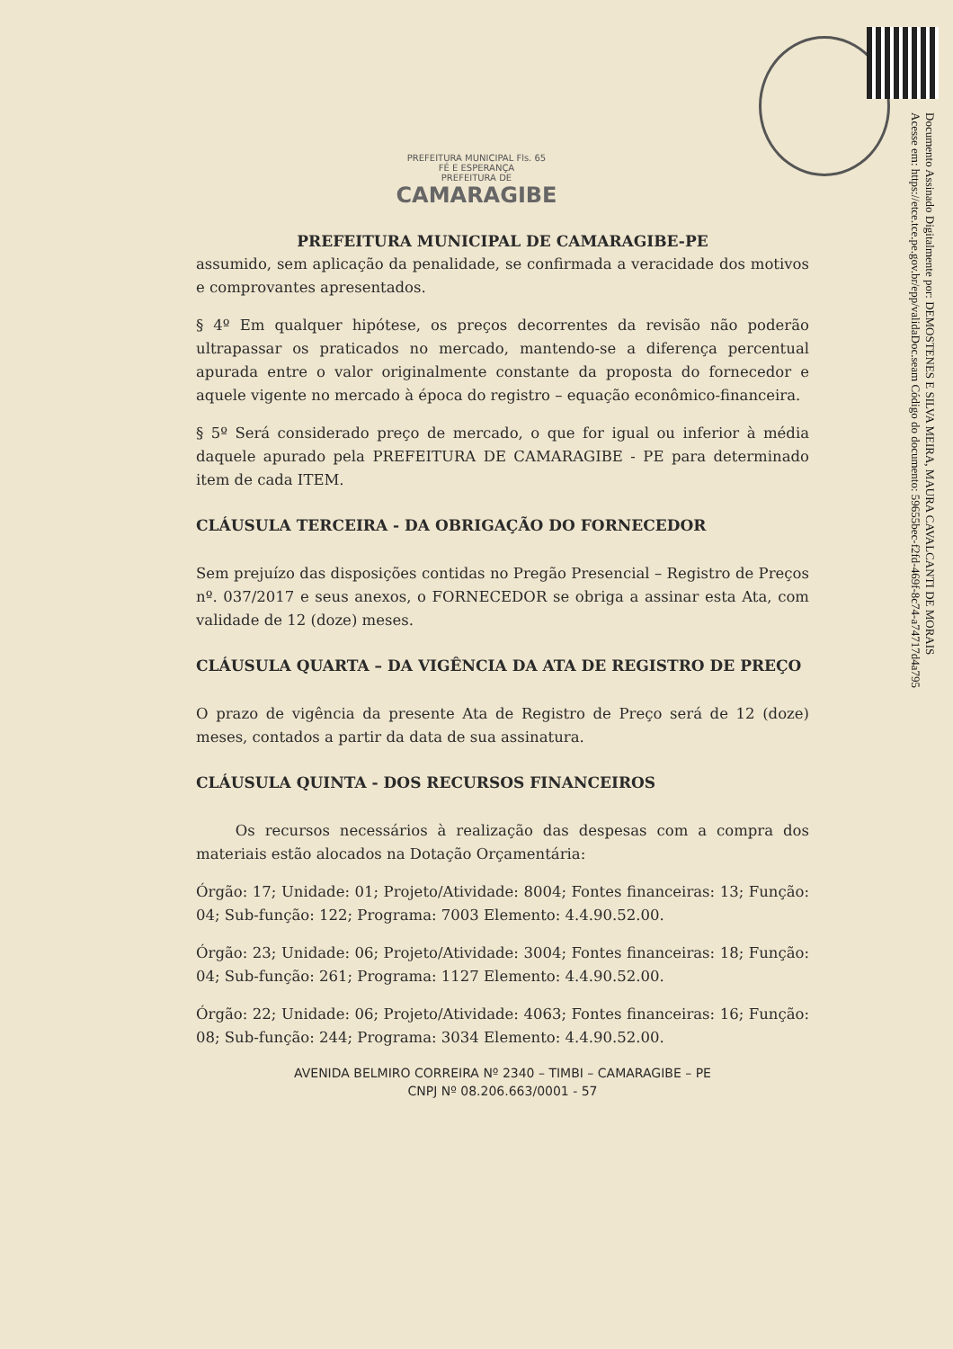Documento Assinado Digitalmente por: DEMOSTENES E SILVA MEIRA, MAURA CAVALCANTI DE MORAIS
Acesse em: https://etce.tce.pe.gov.br/epp/validaDoc.seam Código do documento: 59655bec-f2fd-469f-8c74-a74717d4a795
PREFEITURA MUNICIPAL Fls. 65
FÉ E ESPERANÇA
PREFEITURA DE
CAMARAGIBE
PREFEITURA MUNICIPAL DE CAMARAGIBE-PE
assumido, sem aplicação da penalidade, se confirmada a veracidade dos motivos e comprovantes apresentados.
§ 4º Em qualquer hipótese, os preços decorrentes da revisão não poderão ultrapassar os praticados no mercado, mantendo-se a diferença percentual apurada entre o valor originalmente constante da proposta do fornecedor e aquele vigente no mercado à época do registro – equação econômico-financeira.
§ 5º Será considerado preço de mercado, o que for igual ou inferior à média daquele apurado pela PREFEITURA DE CAMARAGIBE - PE para determinado item de cada ITEM.
CLÁUSULA TERCEIRA - DA OBRIGAÇÃO DO FORNECEDOR
Sem prejuízo das disposições contidas no Pregão Presencial – Registro de Preços nº. 037/2017 e seus anexos, o FORNECEDOR se obriga a assinar esta Ata, com validade de 12 (doze) meses.
CLÁUSULA QUARTA – DA VIGÊNCIA DA ATA DE REGISTRO DE PREÇO
O prazo de vigência da presente Ata de Registro de Preço será de 12 (doze) meses, contados a partir da data de sua assinatura.
CLÁUSULA QUINTA - DOS RECURSOS FINANCEIROS
Os recursos necessários à realização das despesas com a compra dos materiais estão alocados na Dotação Orçamentária:
Órgão: 17; Unidade: 01; Projeto/Atividade: 8004; Fontes financeiras: 13; Função: 04; Sub-função: 122; Programa: 7003 Elemento: 4.4.90.52.00.
Órgão: 23; Unidade: 06; Projeto/Atividade: 3004; Fontes financeiras: 18; Função: 04; Sub-função: 261; Programa: 1127 Elemento: 4.4.90.52.00.
Órgão: 22; Unidade: 06; Projeto/Atividade: 4063; Fontes financeiras: 16; Função: 08; Sub-função: 244; Programa: 3034 Elemento: 4.4.90.52.00.
AVENIDA BELMIRO CORREIRA Nº 2340 – TIMBI – CAMARAGIBE – PE
CNPJ Nº 08.206.663/0001 - 57